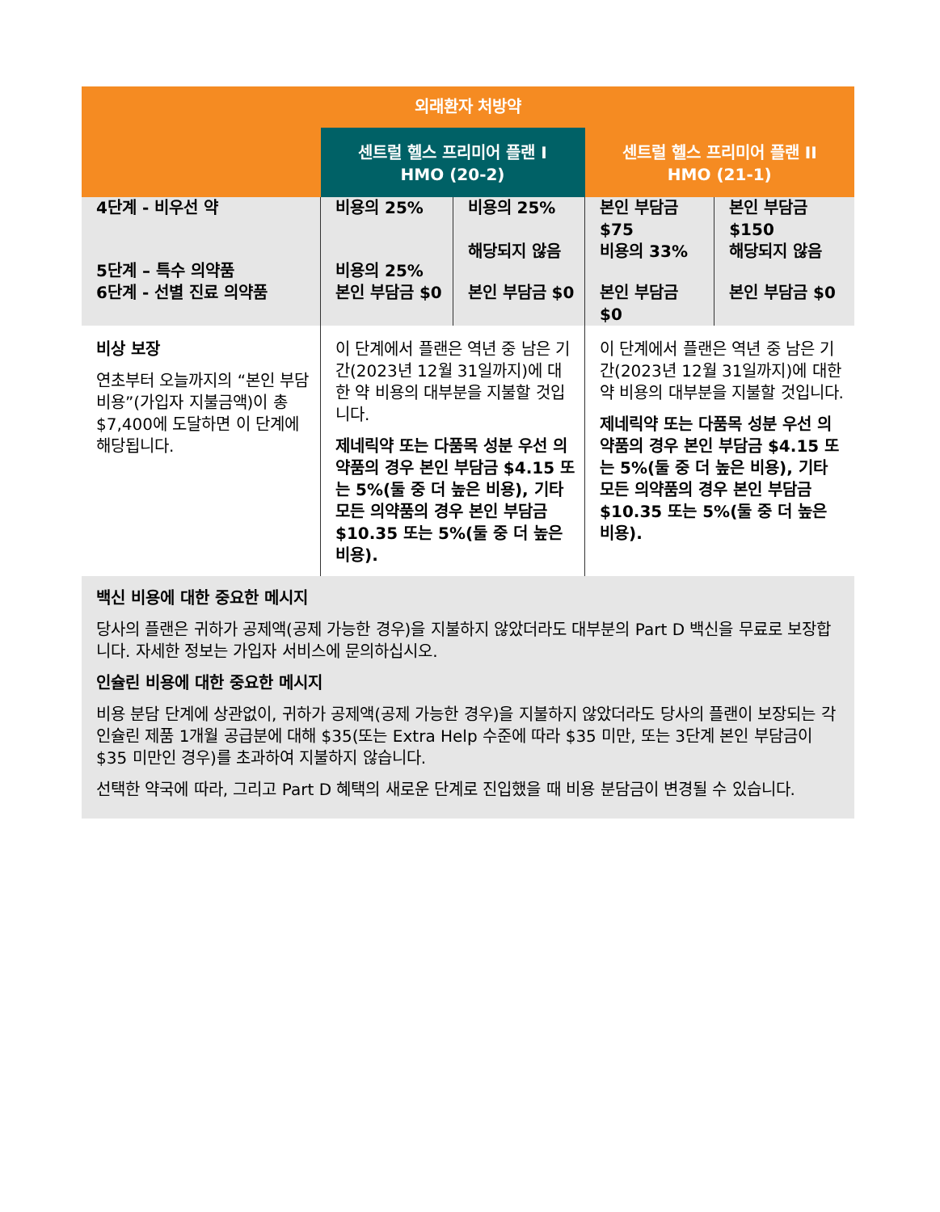| 외래환자 처방약 | | | | |
| --- | --- | --- | --- | --- |
| | 센트럴 헬스 프리미어 플랜 I HMO (20-2) | | 센트럴 헬스 프리미어 플랜 II HMO (21-1) | |
| 4단계 - 비우선 약 | 비용의 25% | 비용의 25% | 본인 부담금 $75 | 본인 부담금 $150 |
| 5단계 – 특수 의약품 | 비용의 25% | 해당되지 않음 | 비용의 33% | 해당되지 않음 |
| 6단계 - 선별 진료 의약품 | 본인 부담금 $0 | 본인 부담금 $0 | 본인 부담금 $0 | 본인 부담금 $0 |
| 비상 보장 연초부터 오늘까지의 “본인 부담 비용”(가입자 지불금액)이 총 $7,400에 도달하면 이 단계에 해당됩니다. | 이 단계에서 플랜은 역년 중 남은 기간(2023년 12월 31일까지)에 대한 약 비용의 대부분을 지불할 것입니다. 제네릭약 또는 다품목 성분 우선 의약품의 경우 본인 부담금 $4.15 또는 5%(둘 중 더 높은 비용), 기타 모든 의약품의 경우 본인 부담금 $10.35 또는 5%(둘 중 더 높은 비용). | | 이 단계에서 플랜은 역년 중 남은 기간(2023년 12월 31일까지)에 대한 약 비용의 대부분을 지불할 것입니다. 제네릭약 또는 다품목 성분 우선 의약품의 경우 본인 부담금 $4.15 또는 5%(둘 중 더 높은 비용), 기타 모든 의약품의 경우 본인 부담금 $10.35 또는 5%(둘 중 더 높은 비용). | |
| 백신 비용에 대한 중요한 메시지 당사의 플랜은 귀하가 공제액(공제 가능한 경우)을 지불하지 않았더라도 대부분의 Part D 백신을 무료로 보장합니다. 자세한 정보는 가입자 서비스에 문의하십시오. 인슐린 비용에 대한 중요한 메시지 비용 분담 단계에 상관없이, 귀하가 공제액(공제 가능한 경우)을 지불하지 않았더라도 당사의 플랜이 보장되는 각 인슐린 제품 1개월 공급분에 대해 $35(또는 Extra Help 수준에 따라 $35 미만, 또는 3단계 본인 부담금이 $35 미만인 경우)를 초과하여 지불하지 않습니다. 선택한 약국에 따라, 그리고 Part D 혜택의 새로운 단계로 진입했을 때 비용 분담금이 변경될 수 있습니다. | | | | |